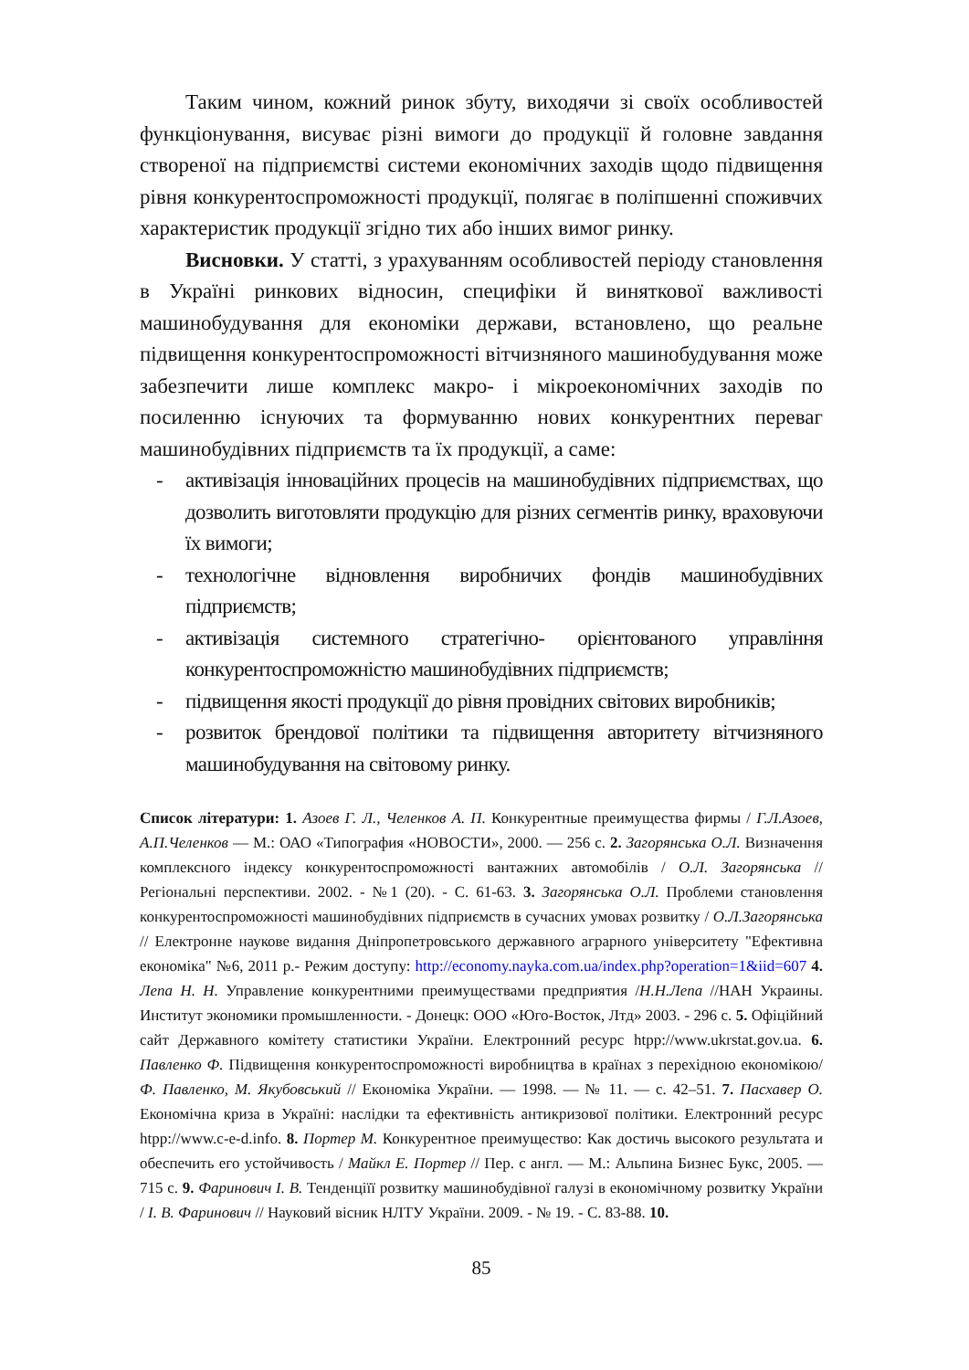Таким чином, кожний ринок збуту, виходячи зі своїх особливостей функціонування, висуває різні вимоги до продукції й головне завдання створеної на підприємстві системи економічних заходів щодо підвищення рівня конкурентоспроможності продукції, полягає в поліпшенні споживчих характеристик продукції згідно тих або інших вимог ринку.
Висновки. У статті, з урахуванням особливостей періоду становлення в Україні ринкових відносин, специфіки й виняткової важливості машинобудування для економіки держави, встановлено, що реальне підвищення конкурентоспроможності вітчизняного машинобудування може забезпечити лише комплекс макро- і мікроекономічних заходів по посиленню існуючих та формуванню нових конкурентних переваг машинобудівних підприємств та їх продукції, а саме:
- активізація інноваційних процесів на машинобудівних підприємствах, що дозволить виготовляти продукцію для різних сегментів ринку, враховуючи їх вимоги;
- технологічне відновлення виробничих фондів машинобудівних підприємств;
- активізація системного стратегічно- орієнтованого управління конкурентоспроможністю машинобудівних підприємств;
- підвищення якості продукції до рівня провідних світових виробників;
- розвиток брендової політики та підвищення авторитету вітчизняного машинобудування на світовому ринку.
Список літератури: 1. Азоев Г. Л., Челенков А. П. Конкурентные преимущества фирмы / Г.Л.Азоев, А.П.Челенков — М.: ОАО «Типография «НОВОСТИ», 2000. — 256 с. 2. Загорянська О.Л. Визначення комплексного індексу конкурентоспроможності вантажних автомобілів / О.Л. Загорянська // Регіональні перспективи. 2002. - №1 (20). - С. 61-63. 3. Загорянська О.Л. Проблеми становлення конкурентоспроможності машинобудівних підприємств в сучасних умовах розвитку / О.Л.Загорянська // Електронне наукове видання Дніпропетровського державного аграрного університету "Ефективна економіка" №6, 2011 р.- Режим доступу: http://economy.nayka.com.ua/index.php?operation=1&iid=607 4. Лепа Н. Н. Управление конкурентними преимуществами предприятия /Н.Н.Лепа //НАН Украины. Институт экономики промышленности. - Донецк: ООО «Юго-Восток, Лтд» 2003. - 296 с. 5. Офіційний сайт Державного комітету статистики України. Електронний ресурс htpp://www.ukrstat.gov.ua. 6. Павленко Ф. Підвищення конкурентоспроможності виробництва в країнах з перехідною економікою/ Ф. Павленко, М. Якубовський // Економіка України. — 1998. — № 11. — с. 42–51. 7. Пасхавер О. Економічна криза в Україні: наслідки та ефективність антикризової політики. Електронний ресурс htpp://www.c-e-d.info. 8. Портер М. Конкурентное преимущество: Как достичь высокого результата и обеспечить его устойчивость / Майкл Е. Портер // Пер. с англ. — М.: Альпина Бизнес Букс, 2005. — 715 с. 9. Фаринович І. В. Тенденціїї розвитку машинобудівної галузі в економічному розвитку України / І. В. Фаринович // Науковий вісник НЛТУ України. 2009. - № 19. - С. 83-88. 10.
85